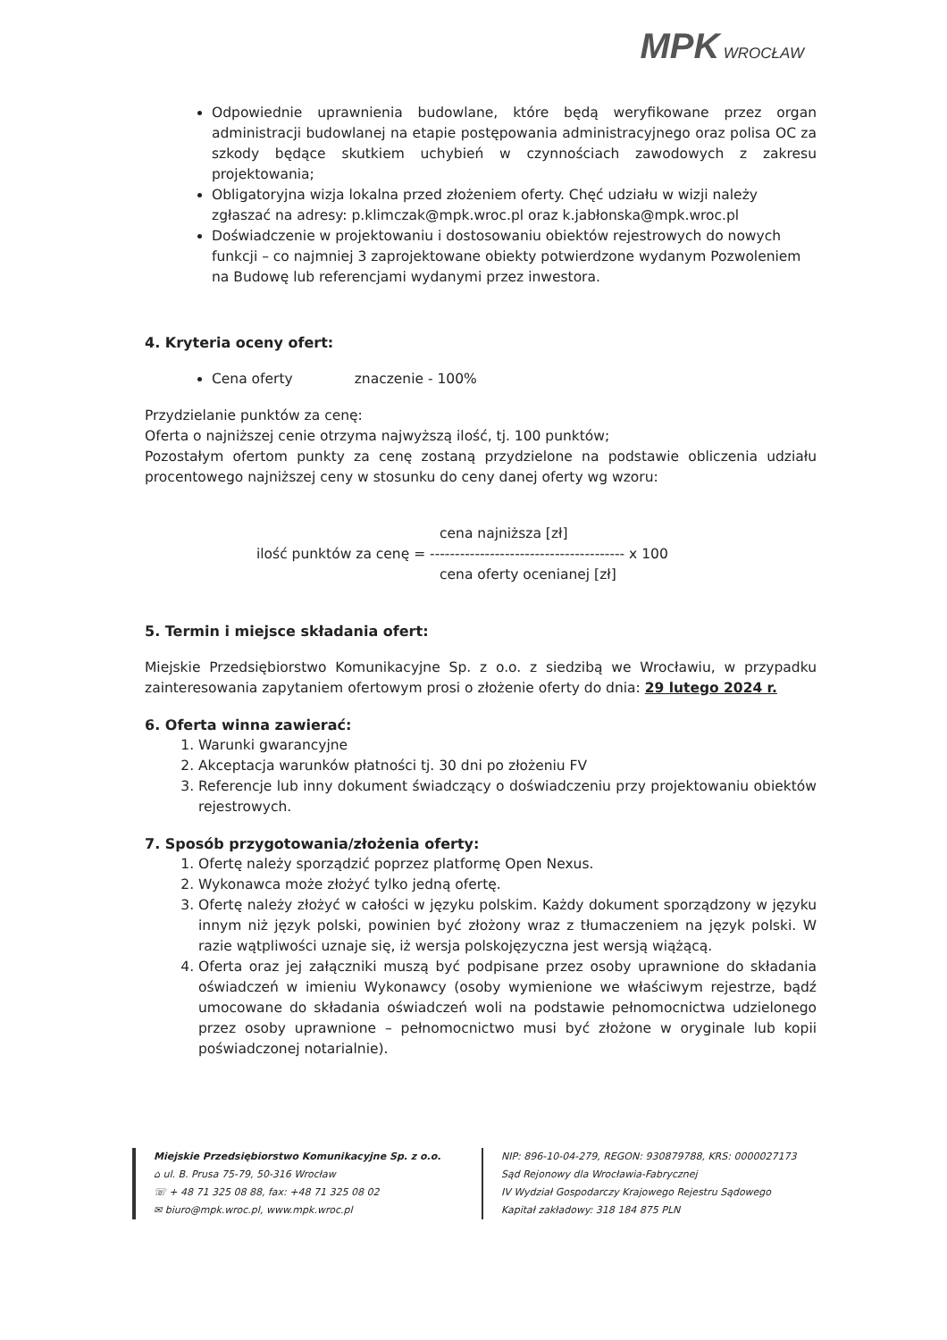MPK WROCŁAW
Odpowiednie uprawnienia budowlane, które będą weryfikowane przez organ administracji budowlanej na etapie postępowania administracyjnego oraz polisa OC za szkody będące skutkiem uchybień w czynnościach zawodowych z zakresu projektowania;
Obligatoryjna wizja lokalna przed złożeniem oferty. Chęć udziału w wizji należy zgłaszać na adresy: p.klimczak@mpk.wroc.pl oraz k.jabłonska@mpk.wroc.pl
Doświadczenie w projektowaniu i dostosowaniu obiektów rejestrowych do nowych funkcji – co najmniej 3 zaprojektowane obiekty potwierdzone wydanym Pozwoleniem na Budowę lub referencjami wydanymi przez inwestora.
4. Kryteria oceny ofert:
Cena oferty znaczenie - 100%
Przydzielanie punktów za cenę:
Oferta o najniższej cenie otrzyma najwyższą ilość, tj. 100 punktów;
Pozostałym ofertom punkty za cenę zostaną przydzielone na podstawie obliczenia udziału procentowego najniższej ceny w stosunku do ceny danej oferty wg wzoru:
cena najniższa [zł]
ilość punktów za cenę = --------------------------------------- x 100
cena oferty ocenianej [zł]
5. Termin i miejsce składania ofert:
Miejskie Przedsiębiorstwo Komunikacyjne Sp. z o.o. z siedzibą we Wrocławiu, w przypadku zainteresowania zapytaniem ofertowym prosi o złożenie oferty do dnia: 29 lutego 2024 r.
6. Oferta winna zawierać:
1. Warunki gwarancyjne
2. Akceptacja warunków płatności tj. 30 dni po złożeniu FV
3. Referencje lub inny dokument świadczący o doświadczeniu przy projektowaniu obiektów rejestrowych.
7. Sposób przygotowania/złożenia oferty:
1. Ofertę należy sporządzić poprzez platformę Open Nexus.
2. Wykonawca może złożyć tylko jedną ofertę.
3. Ofertę należy złożyć w całości w języku polskim. Każdy dokument sporządzony w języku innym niż język polski, powinien być złożony wraz z tłumaczeniem na język polski. W razie wątpliwości uznaje się, iż wersja polskojęzyczna jest wersją wiążącą.
4. Oferta oraz jej załączniki muszą być podpisane przez osoby uprawnione do składania oświadczeń w imieniu Wykonawcy (osoby wymienione we właściwym rejestrze, bądź umocowane do składania oświadczeń woli na podstawie pełnomocnictwa udzielonego przez osoby uprawnione – pełnomocnictwo musi być złożone w oryginale lub kopii poświadczonej notarialnie).
Miejskie Przedsiębiorstwo Komunikacyjne Sp. z o.o.
⌂ ul. B. Prusa 75-79, 50-316 Wrocław
☏ + 48 71 325 08 88, fax: +48 71 325 08 02
✉ biuro@mpk.wroc.pl, www.mpk.wroc.pl
NIP: 896-10-04-279, REGON: 930879788, KRS: 0000027173
Sąd Rejonowy dla Wrocławia-Fabrycznej
IV Wydział Gospodarczy Krajowego Rejestru Sądowego
Kapitał zakładowy: 318 184 875 PLN